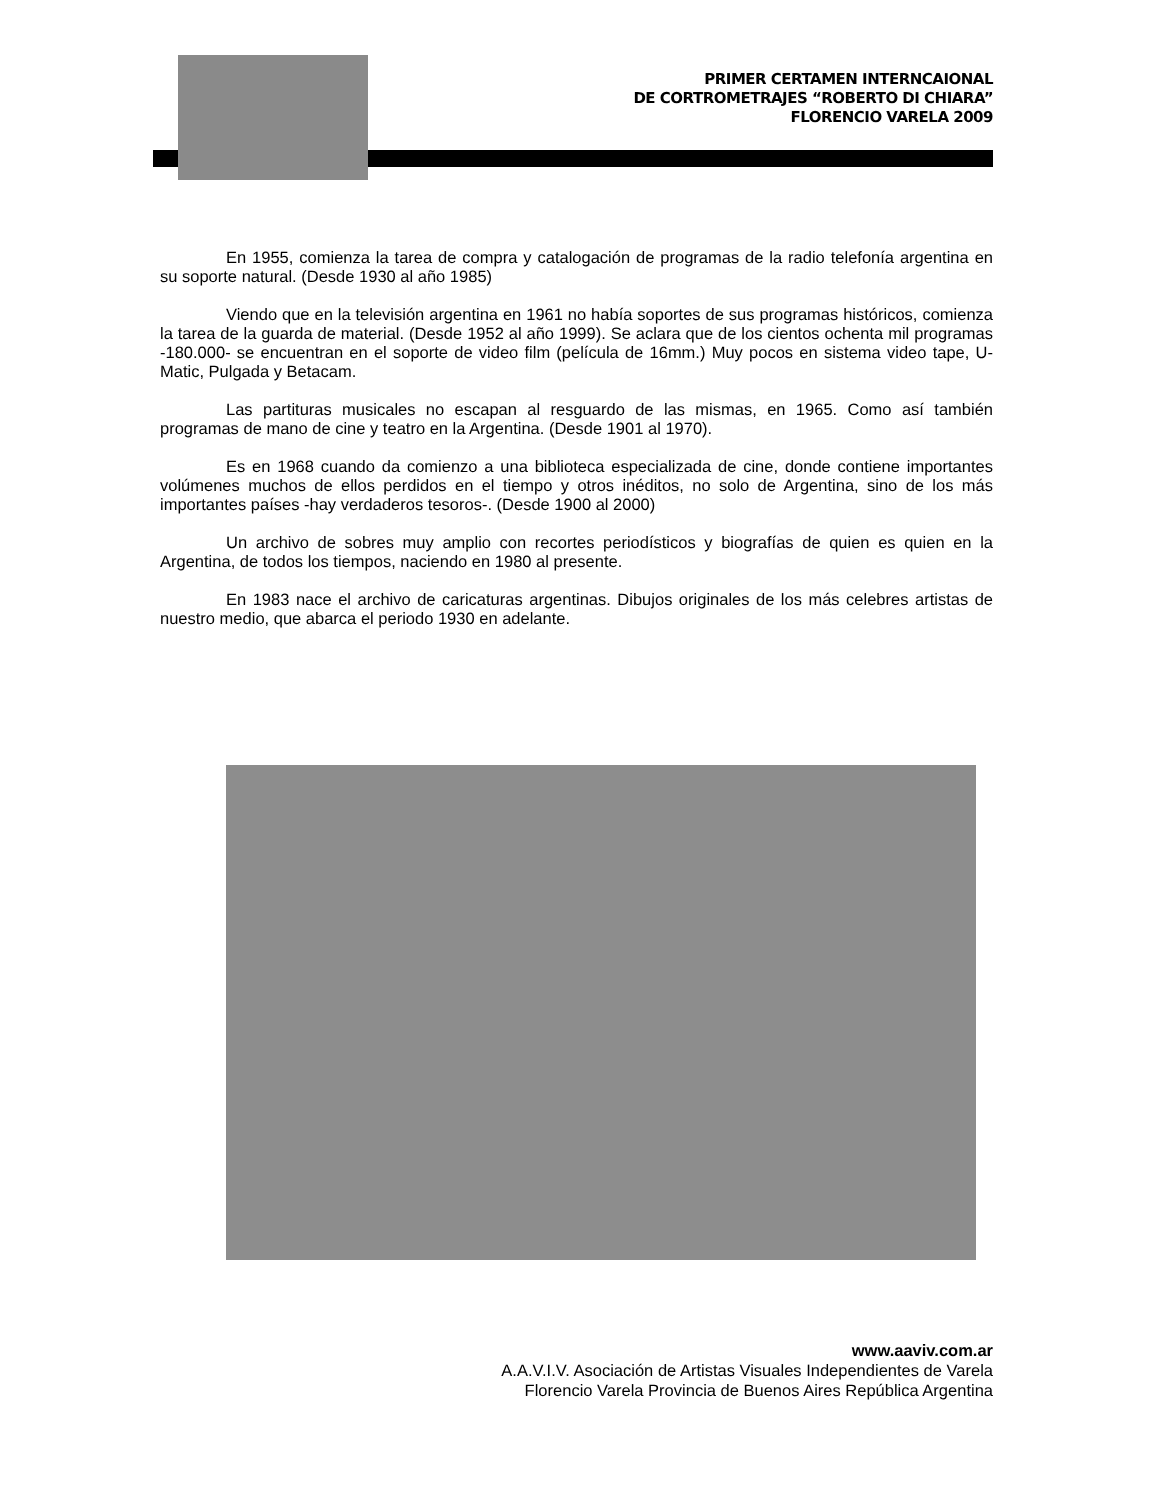PRIMER CERTAMEN INTERNCAIONAL
DE CORTROMETRAJES “ROBERTO DI CHIARA”
FLORENCIO VARELA 2009
En 1955, comienza la tarea de compra y catalogación de programas de la radio telefonía argentina en su soporte natural. (Desde 1930 al año 1985)
Viendo que en la televisión argentina en 1961 no había soportes de sus programas históricos, comienza la tarea de la guarda de material. (Desde 1952 al año 1999). Se aclara que de los cientos ochenta mil programas -180.000- se encuentran en el soporte de video film (película de 16mm.) Muy pocos en sistema video tape, U-Matic, Pulgada y Betacam.
Las partituras musicales no escapan al resguardo de las mismas, en 1965. Como así también programas de mano de cine y teatro en la Argentina. (Desde 1901 al 1970).
Es en 1968 cuando da comienzo a una biblioteca especializada de cine, donde contiene importantes volúmenes muchos de ellos perdidos en el tiempo y otros inéditos, no solo de Argentina, sino de los más importantes países -hay verdaderos tesoros-. (Desde 1900 al 2000)
Un archivo de sobres muy amplio con recortes periodísticos y biografías de quien es quien en la Argentina, de todos los tiempos, naciendo en 1980 al presente.
En 1983 nace el archivo de caricaturas argentinas. Dibujos originales de los más celebres artistas de nuestro medio, que abarca el periodo 1930 en adelante.
www.aaviv.com.ar
A.A.V.I.V. Asociación de Artistas Visuales Independientes de Varela
Florencio Varela Provincia de Buenos Aires República Argentina